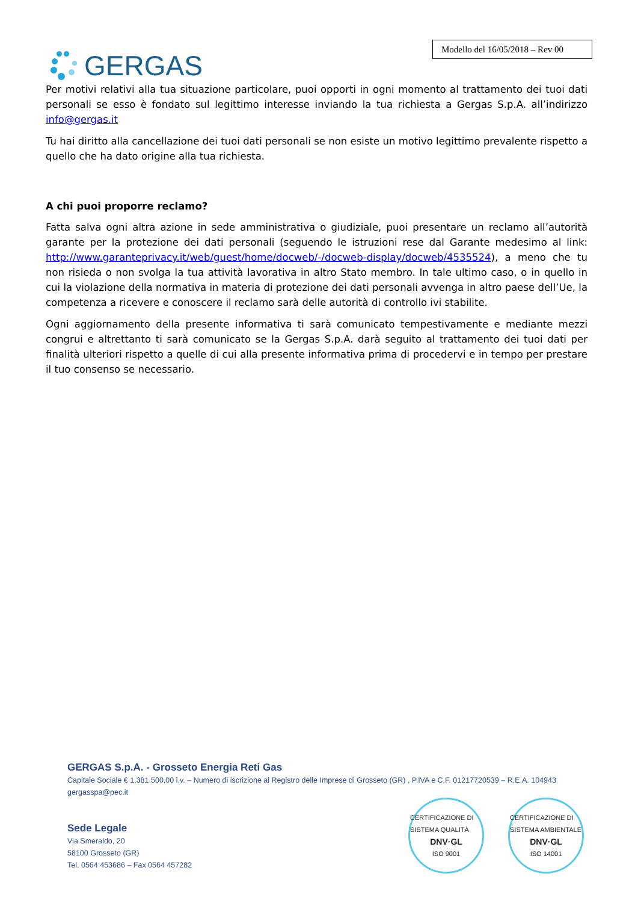GERGAS
Modello del 16/05/2018 – Rev 00
Per motivi relativi alla tua situazione particolare, puoi opporti in ogni momento al trattamento dei tuoi dati personali se esso è fondato sul legittimo interesse inviando la tua richiesta a Gergas S.p.A. all’indirizzo info@gergas.it
Tu hai diritto alla cancellazione dei tuoi dati personali se non esiste un motivo legittimo prevalente rispetto a quello che ha dato origine alla tua richiesta.
A chi puoi proporre reclamo?
Fatta salva ogni altra azione in sede amministrativa o giudiziale, puoi presentare un reclamo all’autorità garante per la protezione dei dati personali (seguendo le istruzioni rese dal Garante medesimo al link: http://www.garanteprivacy.it/web/guest/home/docweb/-/docweb-display/docweb/4535524), a meno che tu non risieda o non svolga la tua attività lavorativa in altro Stato membro. In tale ultimo caso, o in quello in cui la violazione della normativa in materia di protezione dei dati personali avvenga in altro paese dell’Ue, la competenza a ricevere e conoscere il reclamo sarà delle autorità di controllo ivi stabilite.
Ogni aggiornamento della presente informativa ti sarà comunicato tempestivamente e mediante mezzi congrui e altrettanto ti sarà comunicato se la Gergas S.p.A. darà seguito al trattamento dei tuoi dati per finalità ulteriori rispetto a quelle di cui alla presente informativa prima di procedervi e in tempo per prestare il tuo consenso se necessario.
GERGAS S.p.A. - Grosseto Energia Reti Gas
Capitale Sociale € 1.381.500,00 i.v. – Numero di iscrizione al Registro delle Imprese di Grosseto (GR) , P.IVA e C.F. 01217720539 – R.E.A. 104943
gergasspa@pec.it
Sede Legale
Via Smeraldo, 20
58100 Grosseto (GR)
Tel. 0564 453686 – Fax 0564 457282
CERTIFICAZIONE DI SISTEMA QUALITÀ
DNV·GL
ISO 9001
CERTIFICAZIONE DI SISTEMA AMBIENTALE
DNV·GL
ISO 14001